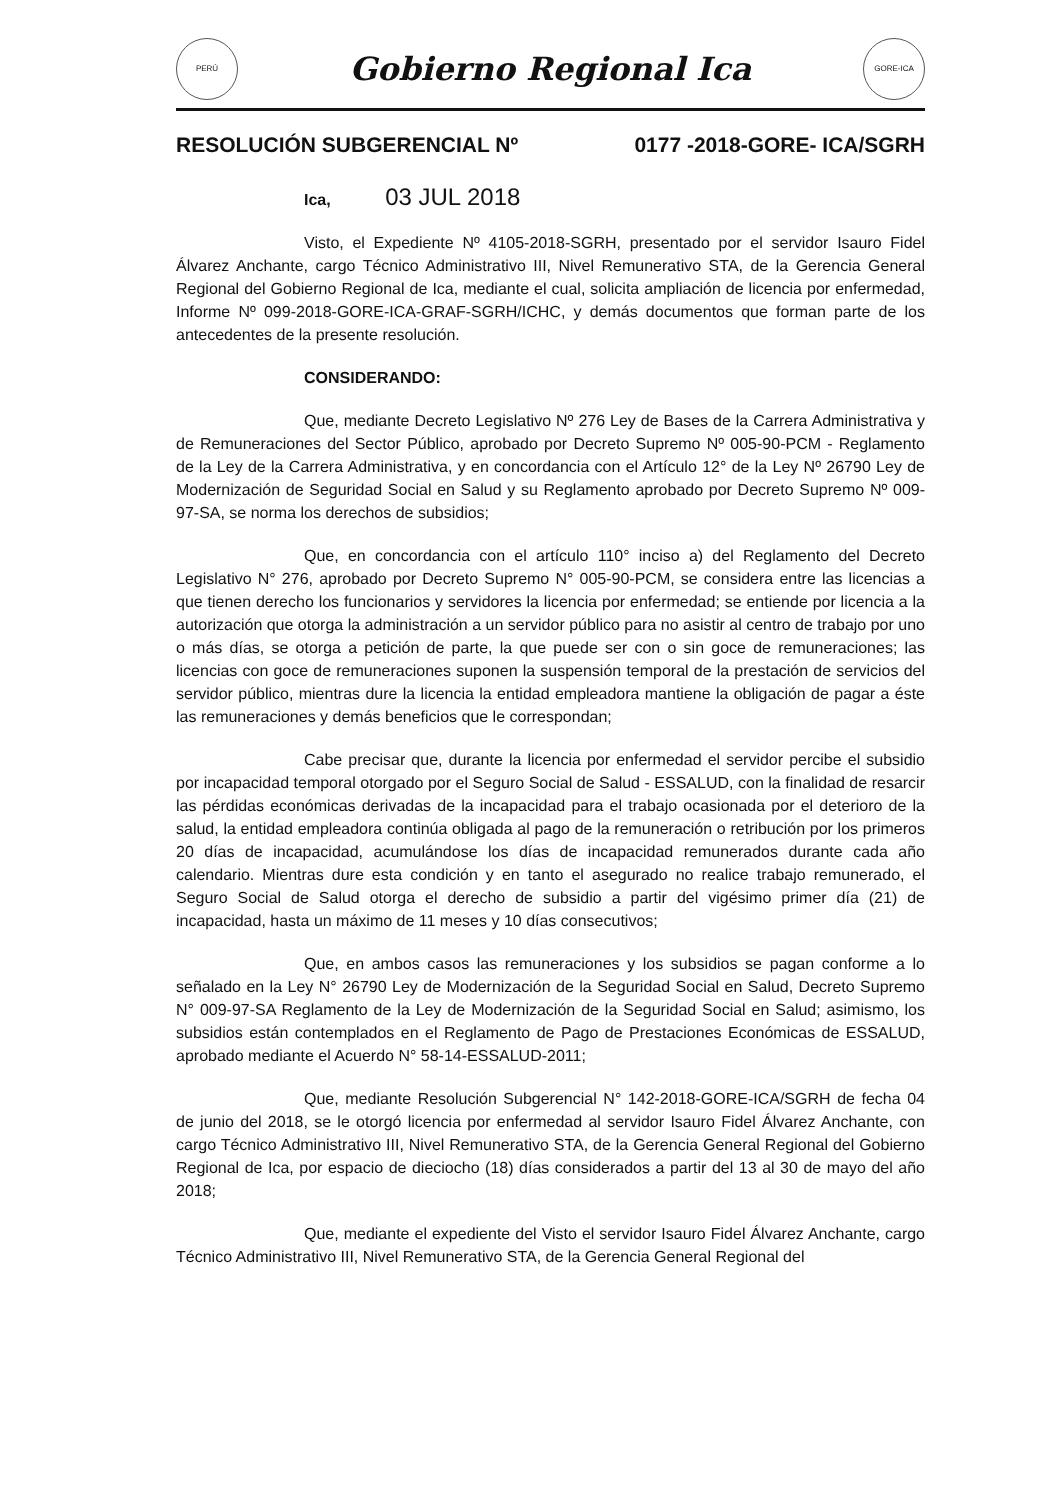PERÚ
Gobierno Regional Ica
GORE-ICA
RESOLUCIÓN SUBGERENCIAL Nº 0177 -2018-GORE- ICA/SGRH
Ica, 03 JUL 2018
Visto, el Expediente Nº 4105-2018-SGRH, presentado por el servidor Isauro Fidel Álvarez Anchante, cargo Técnico Administrativo III, Nivel Remunerativo STA, de la Gerencia General Regional del Gobierno Regional de Ica, mediante el cual, solicita ampliación de licencia por enfermedad, Informe Nº 099-2018-GORE-ICA-GRAF-SGRH/ICHC, y demás documentos que forman parte de los antecedentes de la presente resolución.
CONSIDERANDO:
Que, mediante Decreto Legislativo Nº 276 Ley de Bases de la Carrera Administrativa y de Remuneraciones del Sector Público, aprobado por Decreto Supremo Nº 005-90-PCM - Reglamento de la Ley de la Carrera Administrativa, y en concordancia con el Artículo 12° de la Ley Nº 26790 Ley de Modernización de Seguridad Social en Salud y su Reglamento aprobado por Decreto Supremo Nº 009-97-SA, se norma los derechos de subsidios;
Que, en concordancia con el artículo 110° inciso a) del Reglamento del Decreto Legislativo N° 276, aprobado por Decreto Supremo N° 005-90-PCM, se considera entre las licencias a que tienen derecho los funcionarios y servidores la licencia por enfermedad; se entiende por licencia a la autorización que otorga la administración a un servidor público para no asistir al centro de trabajo por uno o más días, se otorga a petición de parte, la que puede ser con o sin goce de remuneraciones; las licencias con goce de remuneraciones suponen la suspensión temporal de la prestación de servicios del servidor público, mientras dure la licencia la entidad empleadora mantiene la obligación de pagar a éste las remuneraciones y demás beneficios que le correspondan;
Cabe precisar que, durante la licencia por enfermedad el servidor percibe el subsidio por incapacidad temporal otorgado por el Seguro Social de Salud - ESSALUD, con la finalidad de resarcir las pérdidas económicas derivadas de la incapacidad para el trabajo ocasionada por el deterioro de la salud, la entidad empleadora continúa obligada al pago de la remuneración o retribución por los primeros 20 días de incapacidad, acumulándose los días de incapacidad remunerados durante cada año calendario. Mientras dure esta condición y en tanto el asegurado no realice trabajo remunerado, el Seguro Social de Salud otorga el derecho de subsidio a partir del vigésimo primer día (21) de incapacidad, hasta un máximo de 11 meses y 10 días consecutivos;
Que, en ambos casos las remuneraciones y los subsidios se pagan conforme a lo señalado en la Ley N° 26790 Ley de Modernización de la Seguridad Social en Salud, Decreto Supremo N° 009-97-SA Reglamento de la Ley de Modernización de la Seguridad Social en Salud; asimismo, los subsidios están contemplados en el Reglamento de Pago de Prestaciones Económicas de ESSALUD, aprobado mediante el Acuerdo N° 58-14-ESSALUD-2011;
Que, mediante Resolución Subgerencial N° 142-2018-GORE-ICA/SGRH de fecha 04 de junio del 2018, se le otorgó licencia por enfermedad al servidor Isauro Fidel Álvarez Anchante, con cargo Técnico Administrativo III, Nivel Remunerativo STA, de la Gerencia General Regional del Gobierno Regional de Ica, por espacio de dieciocho (18) días considerados a partir del 13 al 30 de mayo del año 2018;
Que, mediante el expediente del Visto el servidor Isauro Fidel Álvarez Anchante, cargo Técnico Administrativo III, Nivel Remunerativo STA, de la Gerencia General Regional del